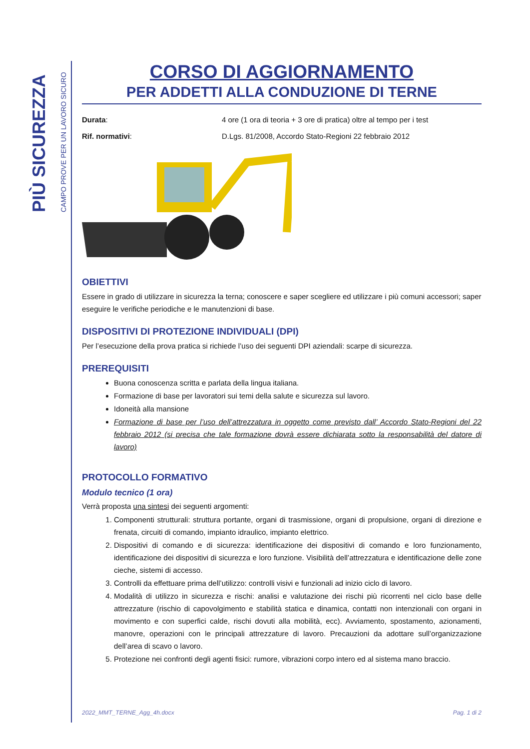PIÙ SICUREZZA
CAMPO PROVE PER UN LAVORO SICURO
CORSO DI AGGIORNAMENTO
PER ADDETTI ALLA CONDUZIONE DI TERNE
Durata: 4 ore (1 ora di teoria + 3 ore di pratica) oltre al tempo per i test
Rif. normativi: D.Lgs. 81/2008, Accordo Stato-Regioni 22 febbraio 2012
OBIETTIVI
Essere in grado di utilizzare in sicurezza la terna; conoscere e saper scegliere ed utilizzare i più comuni accessori; saper eseguire le verifiche periodiche e le manutenzioni di base.
DISPOSITIVI DI PROTEZIONE INDIVIDUALI (DPI)
Per l’esecuzione della prova pratica si richiede l’uso dei seguenti DPI aziendali: scarpe di sicurezza.
PREREQUISITI
Buona conoscenza scritta e parlata della lingua italiana.
Formazione di base per lavoratori sui temi della salute e sicurezza sul lavoro.
Idoneità alla mansione
Formazione di base per l’uso dell’attrezzatura in oggetto come previsto dall’ Accordo Stato-Regioni del 22 febbraio 2012 (si precisa che tale formazione dovrà essere dichiarata sotto la responsabilità del datore di lavoro)
PROTOCOLLO FORMATIVO
Modulo tecnico (1 ora)
Verrà proposta una sintesi dei seguenti argomenti:
1. Componenti strutturali: struttura portante, organi di trasmissione, organi di propulsione, organi di direzione e frenata, circuiti di comando, impianto idraulico, impianto elettrico.
2. Dispositivi di comando e di sicurezza: identificazione dei dispositivi di comando e loro funzionamento, identificazione dei dispositivi di sicurezza e loro funzione. Visibilità dell’attrezzatura e identificazione delle zone cieche, sistemi di accesso.
3. Controlli da effettuare prima dell’utilizzo: controlli visivi e funzionali ad inizio ciclo di lavoro.
4. Modalità di utilizzo in sicurezza e rischi: analisi e valutazione dei rischi più ricorrenti nel ciclo base delle attrezzature (rischio di capovolgimento e stabilità statica e dinamica, contatti non intenzionali con organi in movimento e con superfici calde, rischi dovuti alla mobilità, ecc). Avviamento, spostamento, azionamenti, manovre, operazioni con le principali attrezzature di lavoro. Precauzioni da adottare sull’organizzazione dell’area di scavo o lavoro.
5. Protezione nei confronti degli agenti fisici: rumore, vibrazioni corpo intero ed al sistema mano braccio.
2022_MMT_TERNE_Agg_4h.docx Pag. 1 di 2